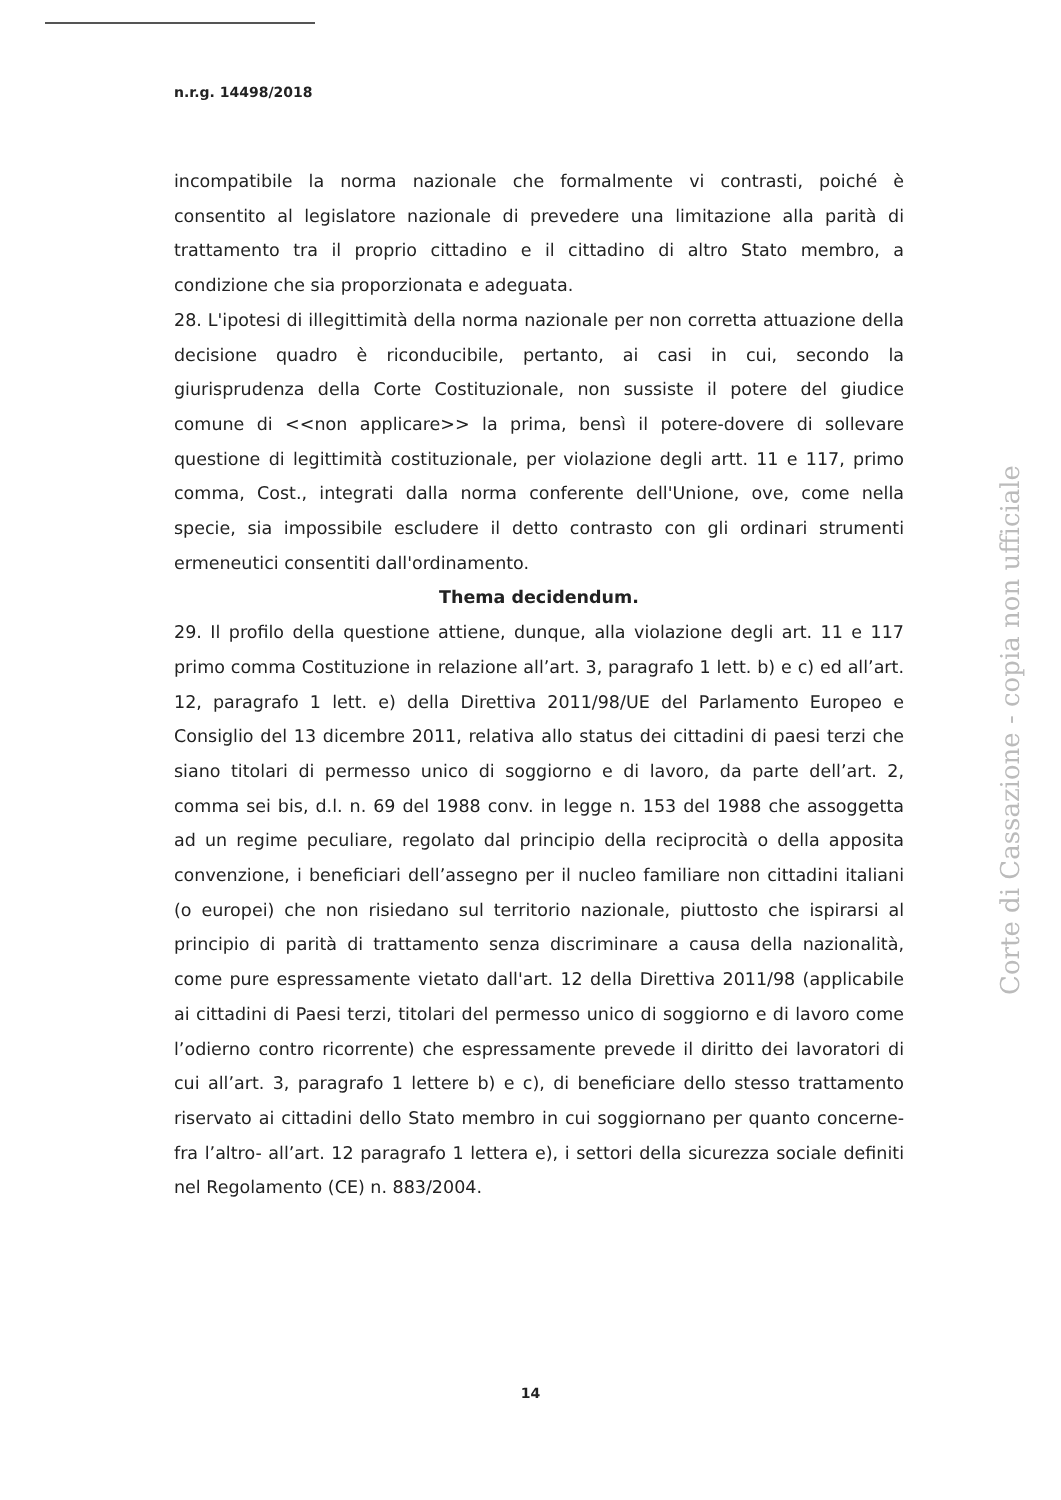n.r.g. 14498/2018
incompatibile la norma nazionale che formalmente vi contrasti, poiché è consentito al legislatore nazionale di prevedere una limitazione alla parità di trattamento tra il proprio cittadino e il cittadino di altro Stato membro, a condizione che sia proporzionata e adeguata.
28. L'ipotesi di illegittimità della norma nazionale per non corretta attuazione della decisione quadro è riconducibile, pertanto, ai casi in cui, secondo la giurisprudenza della Corte Costituzionale, non sussiste il potere del giudice comune di <<non applicare>> la prima, bensì il potere-dovere di sollevare questione di legittimità costituzionale, per violazione degli artt. 11 e 117, primo comma, Cost., integrati dalla norma conferente dell'Unione, ove, come nella specie, sia impossibile escludere il detto contrasto con gli ordinari strumenti ermeneutici consentiti dall'ordinamento.
Thema decidendum.
29. Il profilo della questione attiene, dunque, alla violazione degli art. 11 e 117 primo comma Costituzione in relazione all’art. 3, paragrafo 1 lett. b) e c) ed all’art. 12, paragrafo 1 lett. e) della Direttiva 2011/98/UE del Parlamento Europeo e Consiglio del 13 dicembre 2011, relativa allo status dei cittadini di paesi terzi che siano titolari di permesso unico di soggiorno e di lavoro, da parte dell’art. 2, comma sei bis, d.l. n. 69 del 1988 conv. in legge n. 153 del 1988 che assoggetta ad un regime peculiare, regolato dal principio della reciprocità o della apposita convenzione, i beneficiari dell’assegno per il nucleo familiare non cittadini italiani (o europei) che non risiedano sul territorio nazionale, piuttosto che ispirarsi al principio di parità di trattamento senza discriminare a causa della nazionalità, come pure espressamente vietato dall'art. 12 della Direttiva 2011/98 (applicabile ai cittadini di Paesi terzi, titolari del permesso unico di soggiorno e di lavoro come l’odierno contro ricorrente) che espressamente prevede il diritto dei lavoratori di cui all’art. 3, paragrafo 1 lettere b) e c), di beneficiare dello stesso trattamento riservato ai cittadini dello Stato membro in cui soggiornano per quanto concerne- fra l’altro- all’art. 12 paragrafo 1 lettera e), i settori della sicurezza sociale definiti nel Regolamento (CE) n. 883/2004.
Corte di Cassazione - copia non ufficiale
14